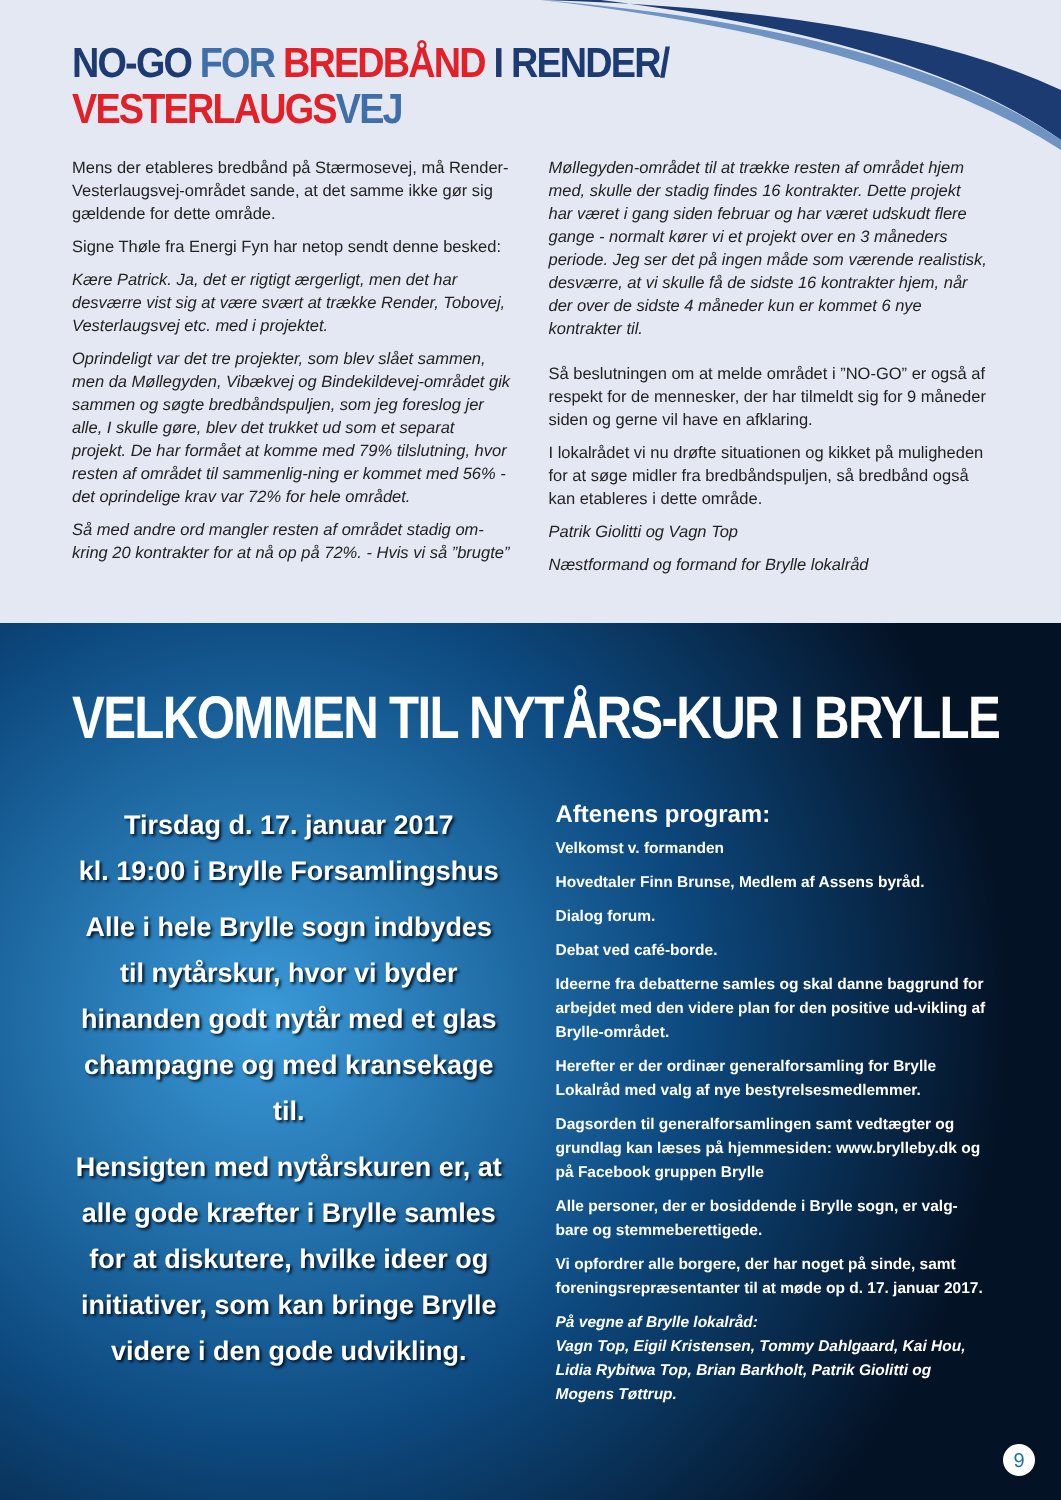NO-GO FOR BREDBÅND I RENDER/
VESTERLAUGS VEJ
Mens der etableres bredbånd på Stærmosevej, må Render-Vesterlaugsvej-området sande, at det samme ikke gør sig gældende for dette område.
Signe Thøle fra Energi Fyn har netop sendt denne besked:
Kære Patrick. Ja, det er rigtigt ærgerligt, men det har desværre vist sig at være svært at trække Render, Tobovej, Vesterlaugsvej etc. med i projektet.
Oprindeligt var det tre projekter, som blev slået sammen, men da Møllegyden, Vibækvej og Bindekildevej-området gik sammen og søgte bredbåndspuljen, som jeg foreslog jer alle, I skulle gøre, blev det trukket ud som et separat projekt. De har formået at komme med 79% tilslutning, hvor resten af området til sammenlig-ning er kommet med 56% - det oprindelige krav var 72% for hele området.
Så med andre ord mangler resten af området stadig om-kring 20 kontrakter for at nå op på 72%. - Hvis vi så ”brugte”
Møllegyden-området til at trække resten af området hjem med, skulle der stadig findes 16 kontrakter. Dette projekt har været i gang siden februar og har været udskudt flere gange - normalt kører vi et projekt over en 3 måneders periode. Jeg ser det på ingen måde som værende realistisk, desværre, at vi skulle få de sidste 16 kontrakter hjem, når der over de sidste 4 måneder kun er kommet 6 nye kontrakter til.
Så beslutningen om at melde området i ”NO-GO” er også af respekt for de mennesker, der har tilmeldt sig for 9 måneder siden og gerne vil have en afklaring.
I lokalrådet vi nu drøfte situationen og kikket på muligheden for at søge midler fra bredbåndspuljen, så bredbånd også kan etableres i dette område.
Patrik Giolitti og Vagn Top
Næstformand og formand for Brylle lokalråd
VELKOMMEN TIL NYTÅRS-KUR I BRYLLE
Tirsdag d. 17. januar 2017
kl. 19:00 i Brylle Forsamlingshus
Alle i hele Brylle sogn indbydes til nytårskur, hvor vi byder hinanden godt nytår med et glas champagne og med kransekage til.
Hensigten med nytårskuren er, at alle gode kræfter i Brylle samles for at diskutere, hvilke ideer og initiativer, som kan bringe Brylle videre i den gode udvikling.
Aftenens program:
Velkomst v. formanden
Hovedtaler Finn Brunse, Medlem af Assens byråd.
Dialog forum.
Debat ved café-borde.
Ideerne fra debatterne samles og skal danne baggrund for arbejdet med den videre plan for den positive ud-vikling af Brylle-området.
Herefter er der ordinær generalforsamling for Brylle Lokalråd med valg af nye bestyrelsesmedlemmer.
Dagsorden til generalforsamlingen samt vedtægter og grundlag kan læses på hjemmesiden: www.brylleby.dk og på Facebook gruppen Brylle
Alle personer, der er bosiddende i Brylle sogn, er valg-bare og stemmeberettigede.
Vi opfordrer alle borgere, der har noget på sinde, samt foreningsrepræsentanter til at møde op d. 17. januar 2017.
På vegne af Brylle lokalråd:
Vagn Top, Eigil Kristensen, Tommy Dahlgaard, Kai Hou, Lidia Rybitwa Top, Brian Barkholt, Patrik Giolitti og Mogens Tøttrup.
9